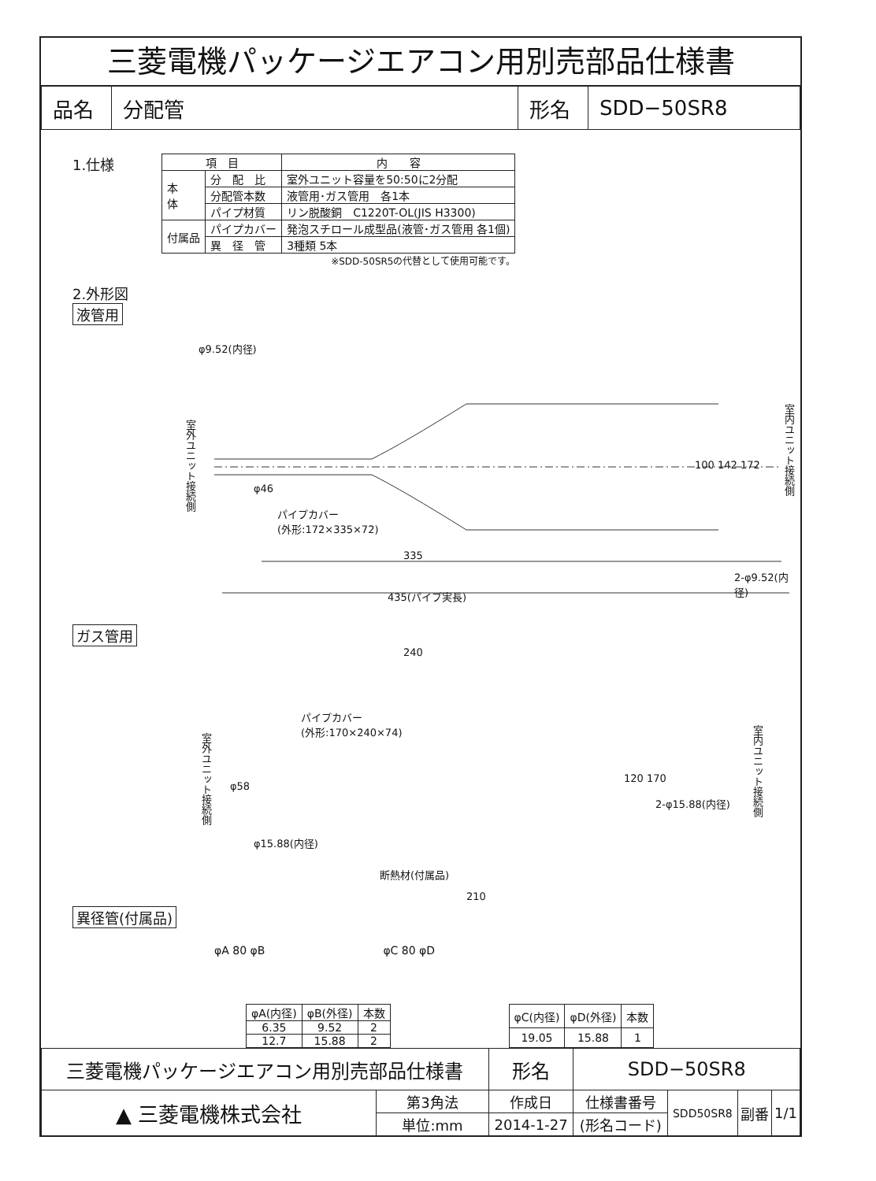三菱電機パッケージエアコン用別売部品仕様書
| 品名 | 分配管 | 形名 | SDD−50SR8 |
1.仕様
| 項 目 | | 内 容 |
| --- | --- | --- |
| 本 体 | 分 配 比 | 室外ユニット容量を50:50に2分配 |
| | 分配管本数 | 液管用･ガス管用 各1本 |
| | パイプ材質 | リン脱酸銅 C1220T-OL(JIS H3300) |
| 付属品 | パイプカバー | 発泡スチロール成型品(液管･ガス管用 各1個) |
| | 異 径 管 | 3種類 5本 |
※SDD-50SR5の代替として使用可能です。
2.外形図
液管用
φ9.52(内径)
室外ユニット接続側
φ46
パイプカバー
(外形:172×335×72)
100 142 172
室内ユニット接続側
335
2-φ9.52(内径)
435(パイプ実長)
ガス管用
240
パイプカバー
(外形:170×240×74)
室外ユニット接続側
φ58
120 170
2-φ15.88(内径)
室内ユニット接続側
φ15.88(内径)
断熱材(付属品)
210
異径管(付属品)
φA 80 φB φC 80 φD
| φA(内径) | φB(外径) | 本数 |
| --- | --- | --- |
| 6.35 | 9.52 | 2 |
| 12.7 | 15.88 | 2 |
| φC(内径) | φD(外径) | 本数 |
| --- | --- | --- |
| 19.05 | 15.88 | 1 |
| 三菱電機パッケージエアコン用別売部品仕様書 | | 形名 | SDD−50SR8 | | | |
| ▲ 三菱電機株式会社 | 第3角法 | 作成日 | 仕様書番号 | SDD50SR8 | 副番 | 1/1 |
| | 単位:mm | 2014-1-27 | (形名コード) | | | |